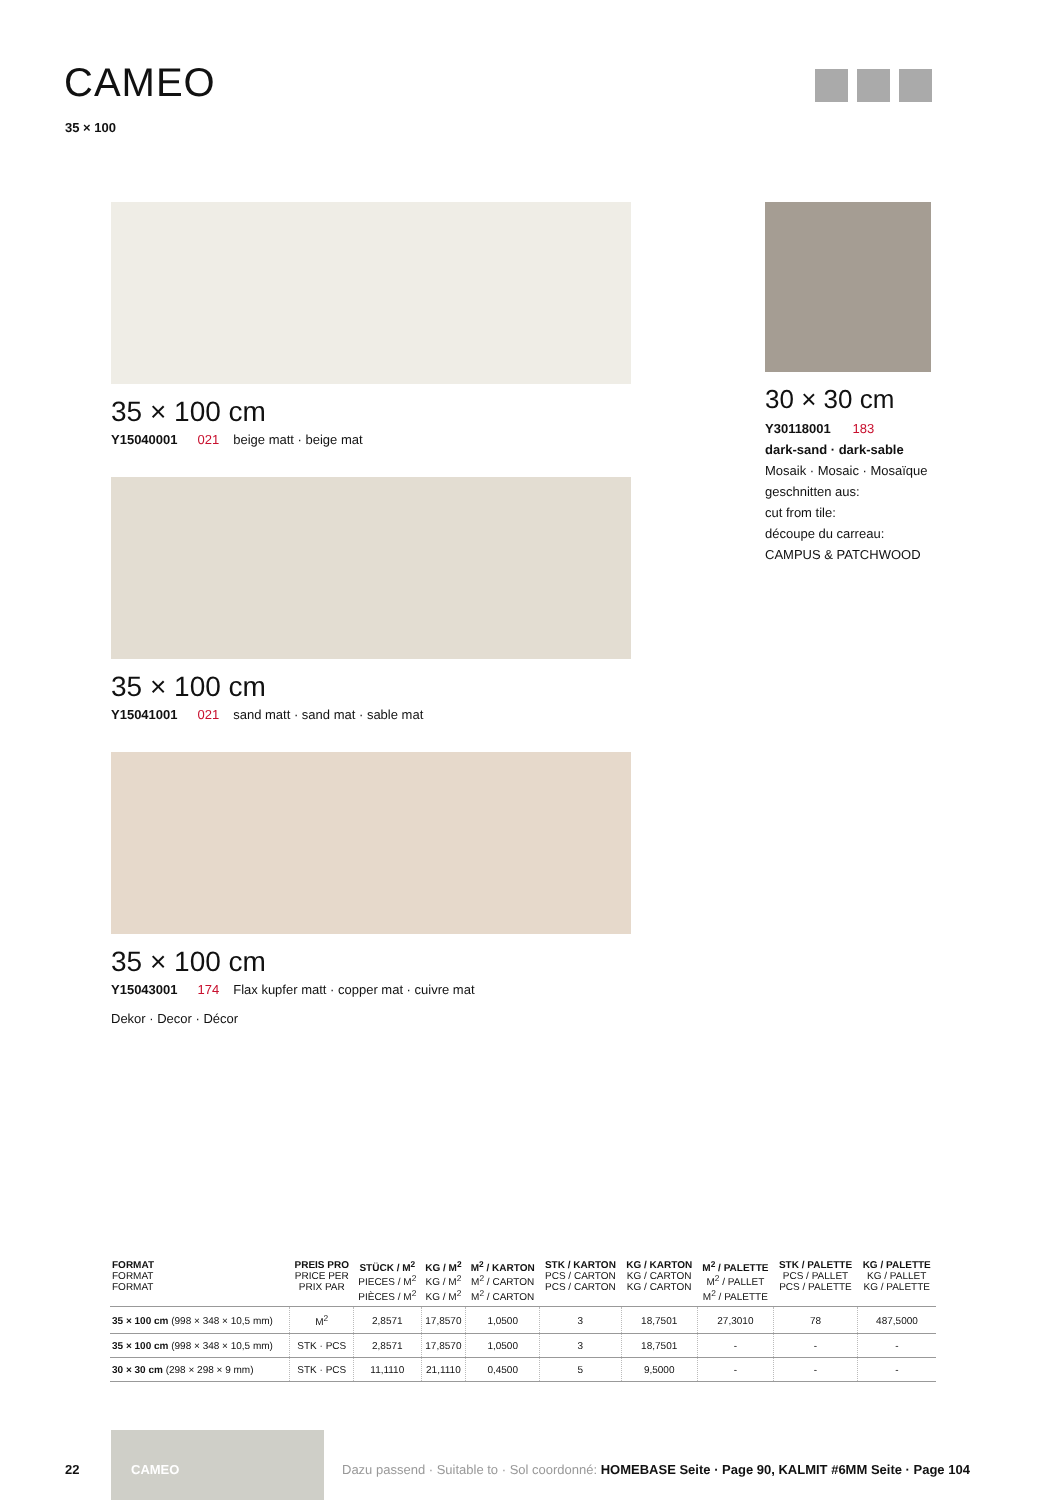CAMEO
35 × 100
35 × 100 cm
Y15040001 021 beige matt · beige mat
35 × 100 cm
Y15041001 021 sand matt · sand mat · sable mat
35 × 100 cm
Y15043001 174 Flax kupfer matt · copper mat · cuivre mat
Dekor · Decor · Décor
30 × 30 cm
Y30118001 183
dark-sand · dark-sable
Mosaik · Mosaic · Mosaïque
geschnitten aus:
cut from tile:
découpe du carreau:
CAMPUS & PATCHWOOD
| FORMAT FORMAT FORMAT | PREIS PRO PRICE PER PRIX PAR | STÜCK / M<sup>2</sup> PIECES / M<sup>2</sup> PIÈCES / M<sup>2</sup> | KG / M<sup>2</sup> KG / M<sup>2</sup> KG / M<sup>2</sup> | M<sup>2</sup> / KARTON M<sup>2</sup> / CARTON M<sup>2</sup> / CARTON | STK / KARTON PCS / CARTON PCS / CARTON | KG / KARTON KG / CARTON KG / CARTON | M<sup>2</sup> / PALETTE M<sup>2</sup> / PALLET M<sup>2</sup> / PALETTE | STK / PALETTE PCS / PALLET PCS / PALETTE | KG / PALETTE KG / PALLET KG / PALETTE |
| --- | --- | --- | --- | --- | --- | --- | --- | --- | --- |
| 35 × 100 cm (998 × 348 × 10,5 mm) | M<sup>2</sup> | 2,8571 | 17,8570 | 1,0500 | 3 | 18,7501 | 27,3010 | 78 | 487,5000 |
| 35 × 100 cm (998 × 348 × 10,5 mm) | STK · PCS | 2,8571 | 17,8570 | 1,0500 | 3 | 18,7501 | - | - | - |
| 30 × 30 cm (298 × 298 × 9 mm) | STK · PCS | 11,1110 | 21,1110 | 0,4500 | 5 | 9,5000 | - | - | - |
22
CAMEO
Dazu passend · Suitable to · Sol coordonné: HOMEBASE Seite · Page 90, KALMIT #6MM Seite · Page 104